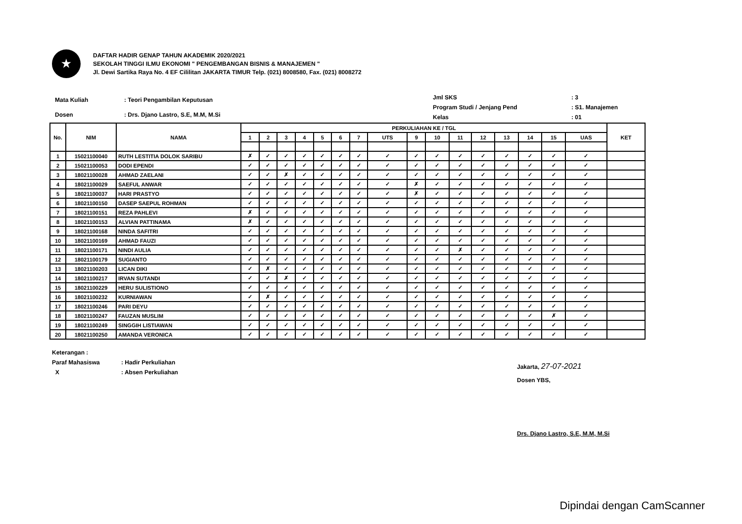★
DAFTAR HADIR GENAP TAHUN AKADEMIK 2020/2021
SEKOLAH TINGGI ILMU EKONOMI " PENGEMBANGAN BISNIS & MANAJEMEN "
Jl. Dewi Sartika Raya No. 4 EF Cililitan JAKARTA TIMUR Telp. (021) 8008580, Fax. (021) 8008272
| Mata Kuliah | : Teori Pengambilan Keputusan |
| Dosen | : Drs. Djano Lastro, S.E, M.M, M.Si |
| Jml SKS | : 3 |
| Program Studi / Jenjang Pend | : S1. Manajemen |
| Kelas | : 01 |
| No. | NIM | NAMA | PERKULIAHAN KE / TGL | | | | | | | | | | | | | | | | KET |
| --- | --- | --- | --- | --- | --- | --- | --- | --- | --- | --- | --- | --- | --- | --- | --- | --- | --- | --- | --- |
| | | | 1 | 2 | 3 | 4 | 5 | 6 | 7 | UTS | 9 | 10 | 11 | 12 | 13 | 14 | 15 | UAS | |
| 1 | 15021100040 | RUTH LESTITIA DOLOK SARIBU | ✗ | ✓ | ✓ | ✓ | ✓ | ✓ | ✓ | ✓ | ✓ | ✓ | ✓ | ✓ | ✓ | ✓ | ✓ | ✓ | |
| 2 | 15021100053 | DODI EPENDI | ✓ | ✓ | ✓ | ✓ | ✓ | ✓ | ✓ | ✓ | ✓ | ✓ | ✓ | ✓ | ✓ | ✓ | ✓ | ✓ | |
| 3 | 18021100028 | AHMAD ZAELANI | ✓ | ✓ | ✗ | ✓ | ✓ | ✓ | ✓ | ✓ | ✓ | ✓ | ✓ | ✓ | ✓ | ✓ | ✓ | ✓ | |
| 4 | 18021100029 | SAEFUL ANWAR | ✓ | ✓ | ✓ | ✓ | ✓ | ✓ | ✓ | ✓ | ✗ | ✓ | ✓ | ✓ | ✓ | ✓ | ✓ | ✓ | |
| 5 | 18021100037 | HARI PRASTYO | ✓ | ✓ | ✓ | ✓ | ✓ | ✓ | ✓ | ✓ | ✗ | ✓ | ✓ | ✓ | ✓ | ✓ | ✓ | ✓ | |
| 6 | 18021100150 | DASEP SAEPUL ROHMAN | ✓ | ✓ | ✓ | ✓ | ✓ | ✓ | ✓ | ✓ | ✓ | ✓ | ✓ | ✓ | ✓ | ✓ | ✓ | ✓ | |
| 7 | 18021100151 | REZA PAHLEVI | ✗ | ✓ | ✓ | ✓ | ✓ | ✓ | ✓ | ✓ | ✓ | ✓ | ✓ | ✓ | ✓ | ✓ | ✓ | ✓ | |
| 8 | 18021100153 | ALVIAN PATTINAMA | ✗ | ✓ | ✓ | ✓ | ✓ | ✓ | ✓ | ✓ | ✓ | ✓ | ✓ | ✓ | ✓ | ✓ | ✓ | ✓ | |
| 9 | 18021100168 | NINDA SAFITRI | ✓ | ✓ | ✓ | ✓ | ✓ | ✓ | ✓ | ✓ | ✓ | ✓ | ✓ | ✓ | ✓ | ✓ | ✓ | ✓ | |
| 10 | 18021100169 | AHMAD FAUZI | ✓ | ✓ | ✓ | ✓ | ✓ | ✓ | ✓ | ✓ | ✓ | ✓ | ✓ | ✓ | ✓ | ✓ | ✓ | ✓ | |
| 11 | 18021100171 | NINDI AULIA | ✓ | ✓ | ✓ | ✓ | ✓ | ✓ | ✓ | ✓ | ✓ | ✓ | ✗ | ✓ | ✓ | ✓ | ✓ | ✓ | |
| 12 | 18021100179 | SUGIANTO | ✓ | ✓ | ✓ | ✓ | ✓ | ✓ | ✓ | ✓ | ✓ | ✓ | ✓ | ✓ | ✓ | ✓ | ✓ | ✓ | |
| 13 | 18021100203 | LICAN DIKI | ✓ | ✗ | ✓ | ✓ | ✓ | ✓ | ✓ | ✓ | ✓ | ✓ | ✓ | ✓ | ✓ | ✓ | ✓ | ✓ | |
| 14 | 18021100217 | IRVAN SUTANDI | ✓ | ✓ | ✗ | ✓ | ✓ | ✓ | ✓ | ✓ | ✓ | ✓ | ✓ | ✓ | ✓ | ✓ | ✓ | ✓ | |
| 15 | 18021100229 | HERU SULISTIONO | ✓ | ✓ | ✓ | ✓ | ✓ | ✓ | ✓ | ✓ | ✓ | ✓ | ✓ | ✓ | ✓ | ✓ | ✓ | ✓ | |
| 16 | 18021100232 | KURNIAWAN | ✓ | ✗ | ✓ | ✓ | ✓ | ✓ | ✓ | ✓ | ✓ | ✓ | ✓ | ✓ | ✓ | ✓ | ✓ | ✓ | |
| 17 | 18021100246 | PARI DEYU | ✓ | ✓ | ✓ | ✓ | ✓ | ✓ | ✓ | ✓ | ✓ | ✓ | ✓ | ✓ | ✓ | ✓ | ✓ | ✓ | |
| 18 | 18021100247 | FAUZAN MUSLIM | ✓ | ✓ | ✓ | ✓ | ✓ | ✓ | ✓ | ✓ | ✓ | ✓ | ✓ | ✓ | ✓ | ✓ | ✗ | ✓ | |
| 19 | 18021100249 | SINGGIH LISTIAWAN | ✓ | ✓ | ✓ | ✓ | ✓ | ✓ | ✓ | ✓ | ✓ | ✓ | ✓ | ✓ | ✓ | ✓ | ✓ | ✓ | |
| 20 | 18021100250 | AMANDA VERONICA | ✓ | ✓ | ✓ | ✓ | ✓ | ✓ | ✓ | ✓ | ✓ | ✓ | ✓ | ✓ | ✓ | ✓ | ✓ | ✓ | |
Keterangan :
Paraf Mahasiswa: Hadir Perkuliahan
X: Absen Perkuliahan
Jakarta, 27-07-2021
Dosen YBS,
Drs. Djano Lastro, S.E, M.M, M.Si
Dipindai dengan CamScanner